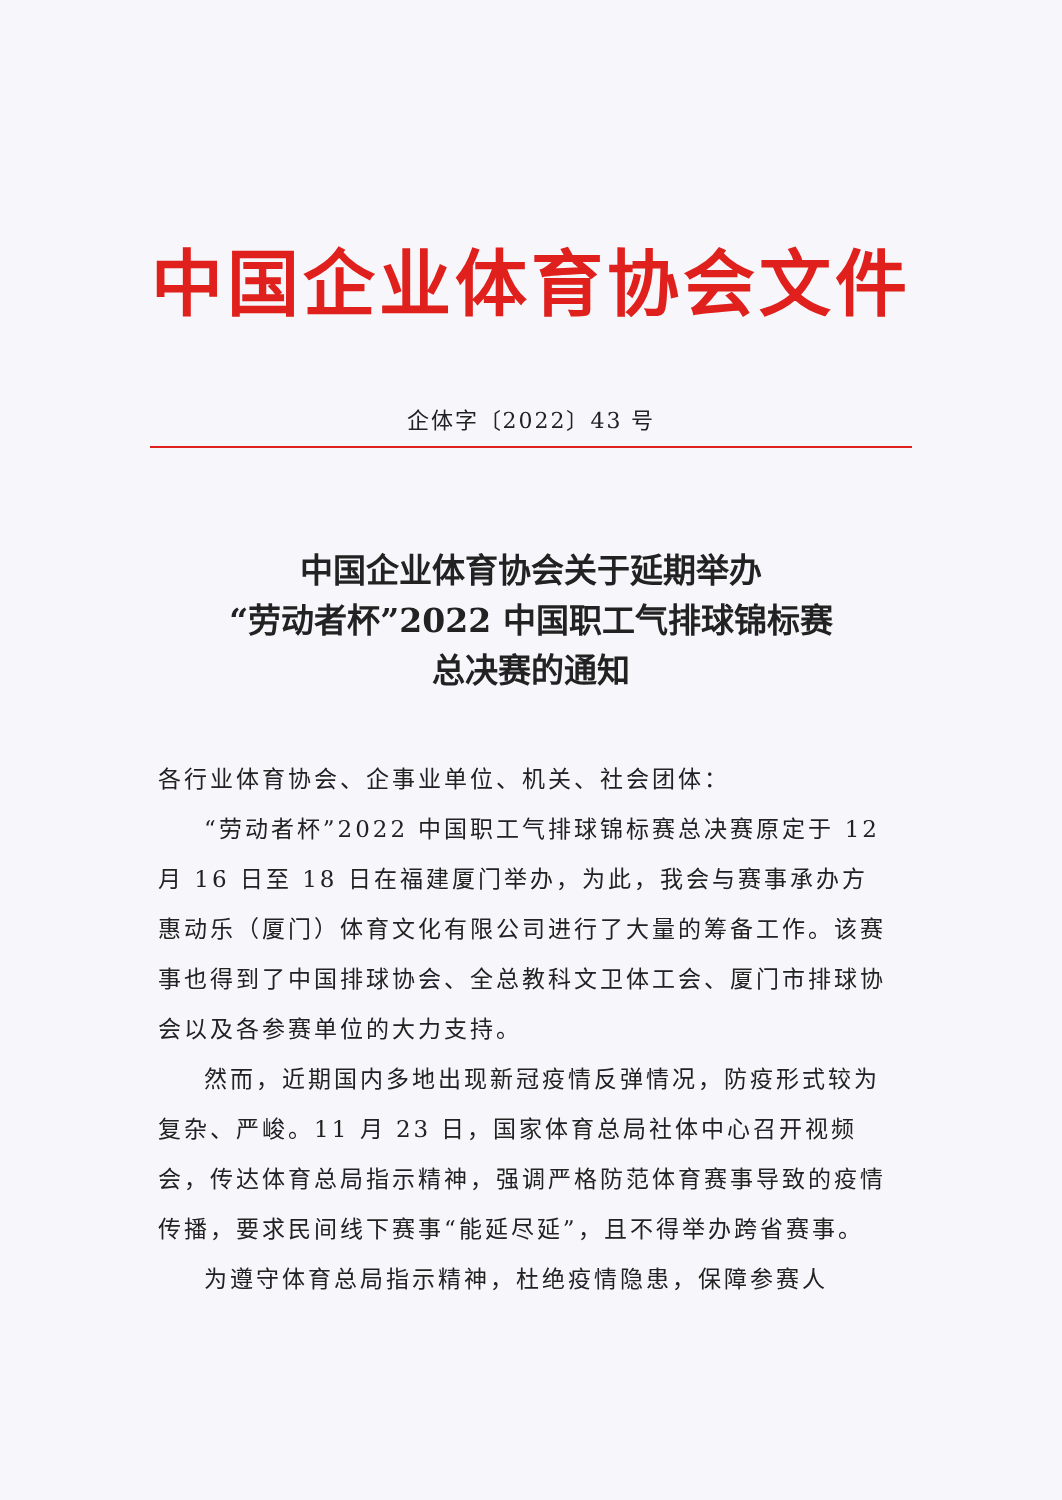中国企业体育协会文件
企体字〔2022〕43 号
中国企业体育协会关于延期举办
“劳动者杯”2022 中国职工气排球锦标赛
总决赛的通知
各行业体育协会、企事业单位、机关、社会团体：
“劳动者杯”2022 中国职工气排球锦标赛总决赛原定于 12 月 16 日至 18 日在福建厦门举办，为此，我会与赛事承办方惠动乐（厦门）体育文化有限公司进行了大量的筹备工作。该赛事也得到了中国排球协会、全总教科文卫体工会、厦门市排球协会以及各参赛单位的大力支持。
然而，近期国内多地出现新冠疫情反弹情况，防疫形式较为复杂、严峻。11 月 23 日，国家体育总局社体中心召开视频会，传达体育总局指示精神，强调严格防范体育赛事导致的疫情传播，要求民间线下赛事“能延尽延”，且不得举办跨省赛事。
为遵守体育总局指示精神，杜绝疫情隐患，保障参赛人